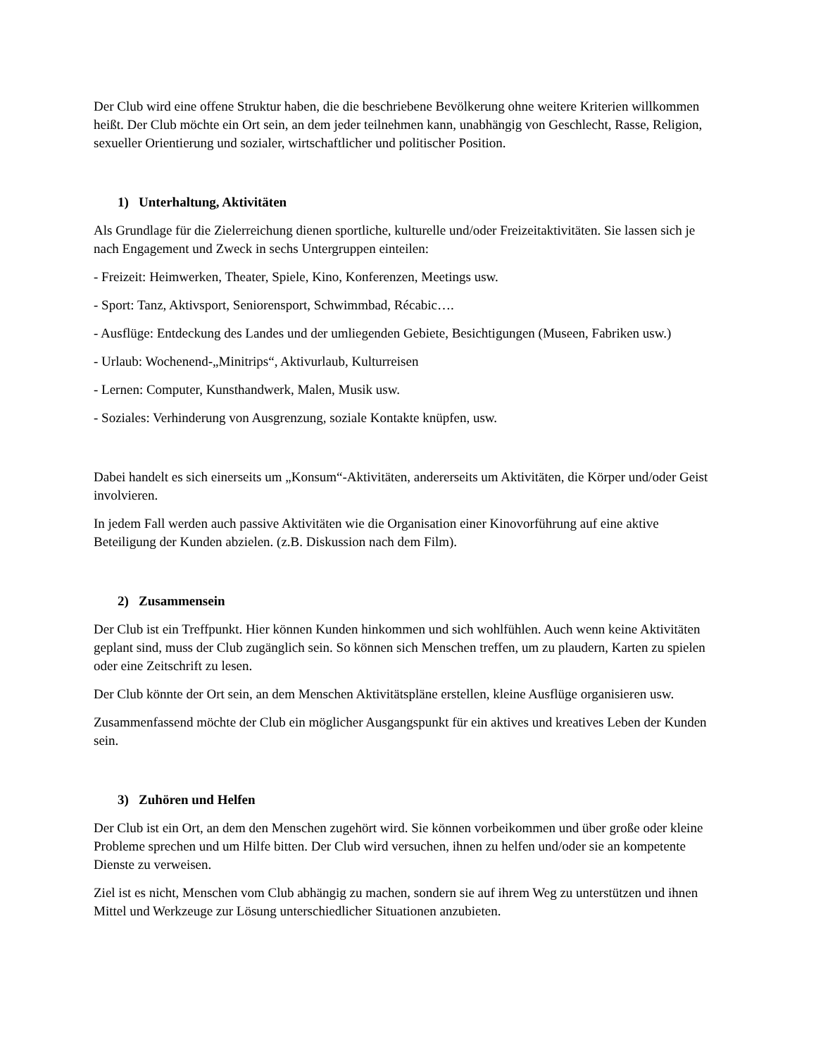Der Club wird eine offene Struktur haben, die die beschriebene Bevölkerung ohne weitere Kriterien willkommen heißt. Der Club möchte ein Ort sein, an dem jeder teilnehmen kann, unabhängig von Geschlecht, Rasse, Religion, sexueller Orientierung und sozialer, wirtschaftlicher und politischer Position.
1) Unterhaltung, Aktivitäten
Als Grundlage für die Zielerreichung dienen sportliche, kulturelle und/oder Freizeitaktivitäten. Sie lassen sich je nach Engagement und Zweck in sechs Untergruppen einteilen:
- Freizeit: Heimwerken, Theater, Spiele, Kino, Konferenzen, Meetings usw.
- Sport: Tanz, Aktivsport, Seniorensport, Schwimmbad, Récabic….
- Ausflüge: Entdeckung des Landes und der umliegenden Gebiete, Besichtigungen (Museen, Fabriken usw.)
- Urlaub: Wochenend-„Minitrips“, Aktivurlaub, Kulturreisen
- Lernen: Computer, Kunsthandwerk, Malen, Musik usw.
- Soziales: Verhinderung von Ausgrenzung, soziale Kontakte knüpfen, usw.
Dabei handelt es sich einerseits um „Konsum“-Aktivitäten, andererseits um Aktivitäten, die Körper und/oder Geist involvieren.
In jedem Fall werden auch passive Aktivitäten wie die Organisation einer Kinovorführung auf eine aktive Beteiligung der Kunden abzielen. (z.B. Diskussion nach dem Film).
2) Zusammensein
Der Club ist ein Treffpunkt. Hier können Kunden hinkommen und sich wohlfühlen. Auch wenn keine Aktivitäten geplant sind, muss der Club zugänglich sein. So können sich Menschen treffen, um zu plaudern, Karten zu spielen oder eine Zeitschrift zu lesen.
Der Club könnte der Ort sein, an dem Menschen Aktivitätspläne erstellen, kleine Ausflüge organisieren usw.
Zusammenfassend möchte der Club ein möglicher Ausgangspunkt für ein aktives und kreatives Leben der Kunden sein.
3) Zuhören und Helfen
Der Club ist ein Ort, an dem den Menschen zugehört wird. Sie können vorbeikommen und über große oder kleine Probleme sprechen und um Hilfe bitten. Der Club wird versuchen, ihnen zu helfen und/oder sie an kompetente Dienste zu verweisen.
Ziel ist es nicht, Menschen vom Club abhängig zu machen, sondern sie auf ihrem Weg zu unterstützen und ihnen Mittel und Werkzeuge zur Lösung unterschiedlicher Situationen anzubieten.